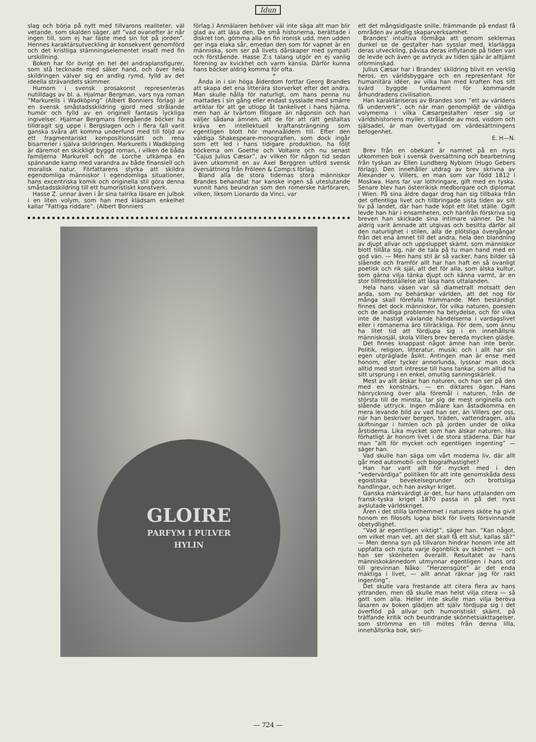Idun
slag och börja på nytt med tillvarons realiteter, väl vetande, som skalden säger, att ”vad ovanefter är når ingen till, som ej har fäste med sin fot på jorden”. Hennes karaktärsutveckling är konsekvent genomförd och det kristliga stämningselementet insatt med fin urskillning.
Boken har för övrigt en hel del andraplansfigurer, som stå tecknade med säker hand, och över hela skildringen välver sig en andlig rymd, fylld av det ideella strävandets skimmer.
Humorn i svensk prosakonst representeras nutilldags av bl. a. Hjalmar Bergman, vars nya roman ”Markurells i Wadköping” (Albert Bonniers förlag) är en svensk småstadsskildring gjord med strålande humör och fylld av en originell fantasis lyckliga ingivelser. Hjalmar Bergmans föregående böcker ha tilldragit sig uppe i Bergslagen och i flera fall varit ganska svåra att komma underfund med till följd av ett fragmentariskt kompositionssätt och rena bisarrerier i själva skildringen. Markurells i Wadköping är däremot en skickligt byggd roman, i vilken de båda familjerna Markurell och de Lorche utkämpa en spännande kamp med varandra av både finansiell och moralisk natur. Författarens styrka att skildra egendomliga människor i egendomliga situationer, hans excentriska komik och originella stil göra denna småstadsskildring till ett humoristiskt konstverk.
Hasse Z. unnar även i år sina talrika läsare en julbok i en liten volym, som han med klädsam enkelhet kallar ”Fattiga riddare”. (Albert Bonniers
förlag.) Anmälaren behöver väl inte säga att man blir glad av att läsa den. De små historierna, berättade i diskret ton, gömma alla en fin ironisk udd, men udden ger inga elaka sår, emedan den som för vapnet är en människa, som ser på livets dårskaper med sympati och förstående. Hasse Z:s talang utgör en ej vanlig förening av kvickhet och varm känsla. Därför kunna hans böcker aldrig komma för ofta.
*
Ända in i sin höga ålderdom fortfar Georg Brandes att skapa det ena litterära storverket efter det andra. Man skulle hålla för naturligt, om hans penna nu mattades i sin gång eller endast sysslade med smärre artiklar för att ge utlopp åt tankelivet i hans hjärna, men han är tvärtom flitigare än någonsin och han väljer sådana ämnen, att de för att rätt gestaltas kräva en intellektuell kraftansträngning som egentligen blott hör mannaåldern till. Efter den väldiga Shakespeare-monografien, som dock ingår som ett led i hans tidigare produktion, ha följt böckerna om Goethe och Voltaire och nu senast ”Cajus Julius Cæsar”, av vilken för någon tid sedan även utkommit en av Axel Berggren utförd svensk översättning från Fröleen & Comp:s förlag.
Bland alla de stora tidernas stora människor Brandes behandlat har kanske ingen så uteslutande vunnit hans beundran som den romerske härföraren, vilken, liksom Lionardo da Vinci, var
GLOIRE
PARFYM I PULVER
HYLIN
ett det mångsidigaste snille, främmande på endast få områden av andlig skaparverksamhet.
Brandes' intuitiva förmåga att genom seklernas dunkel se de gestalter han sysslar med, klarlägga deras utveckling, påvisa deras inflytande på tiden vari de levde och även ge avtryck av tiden själv är alltjämt oförminskad.
Julius Cæsar har i Brandes' skildring blivit en verklig heros, en världsbyggare och en representant för humanitära idéer, av vilka han med kraften hos sitt svärd byggde fundament för kommande århundradens civilisation.
Han karaktäriseras av Brandes som ”ett av världens få underverk”, och när man genomplöjt de väldiga volymerna i vilka Cæsargestalten reser sig ur världshistoriens myller, strålande av mod, visdom och själsadel, är man övertygad om värdesättningens befogenhet.
E. H—N.
*
Brev från en obekant är namnet på en nyss utkommen bok i svensk översättning och bearbetning från tyskan av Ellen Lundberg Nyblom (Hugo Gebers förlag). Den innehåller utdrag av brev skrivna av Alexander v. Villers, en man som var född 1812 i Moskwa. Hans far var lothringare, gift med en tyska. Senare blev han österrikisk medborgare och diplomat i Wien. På sina äldre dagar drog han sig tillbaka från det offentliga livet och tillbringade sista tiden av sitt liv på landet, där han hade köpt ett litet ställe. Ogift levde han här i ensamheten, och härifrån förskriva sig breven han skickade sina intimare vänner. De ha aldrig varit ämnade att utgivas och besitta därför all den naturlighet i stilen, alla de plötsliga övergångar från det ena ämnet till det andra, hela den blandning av djupt allvar och uppsluppet skämt, som människor blott tillåta sig, när de tala på tu man hand med en god vän. — Men hans stil är så vacker, hans bilder så slående och framför allt har han haft en så ovanligt poetisk och rik själ, att det för alla, som älska kultur, som gärna vilja tänka djupt och känna varmt, är en stor tillfredsställelse att läsa hans uttalanden.
Hela hans väsen var så diametralt motsatt den anda, som nu behärskar världen, att det nog för många skall förefalla främmande. Men beständigt finnes det dock människor, för vilka naturen, poesien och de andliga problemen ha betydelse, och för vilka inte de hastigt växlande händelserna i vardagslivet eller i romanerna äro tillräckliga. För dem, som ännu ha litet tid att fördjupa sig i en innehållsrik människosjäl, skola Villers brev bereda mycken glädje.
Det finnes knappast något ämne han inte berör. Politik, religion, litteratur, musik; och i allt har sin egen utpräglade åsikt. Antingen man är ense med honom, eller tycker annorlunda, lyssnar man dock alltid med stort intresse till hans tankar, som alltid ha sitt ursprung i en enkel, omutlig sanningskärlek.
Mest av allt älskar han naturen, och han ser på den med en konstnärs, — en diktares ögon. Hans hänryckning över alla föremål i naturen, från de största till de minsta, tar sig de mest originella och slående uttryck. Ingen målare kan åstadkomma en mera levande bild av vad han ser, än Villers ger oss, när han beskriver bergen, träden, vattendragen, alla skiftningar i himlen och på jorden under de olika årstiderna. Lika mycket som han älskar naturen, lika förhatligt är honom livet i de stora städerna. Där har man ”allt för mycket och egentligen ingenting” — säger han.
Vad skulle han säga om vårt moderna liv, där allt går med automobil- och biografhastighet?
Han har varit allt för mycket med i den ”vedervärdiga” politiken för att inte genomskåda dess egoistiska bevekelsegrunder och brottsliga handlingar, och han avskyr kriget.
Ganska märkvärdigt är det, hur hans uttalanden om fransk-tyska kriget 1870 passa in på det nyss avslutade världskriget.
Åren i det stilla lanthemmet i naturens sköte ha givit honom en filosofs lugna blick för livets försvinnande obetydlighet.
”Vad är egentligen viktigt”, säger han. ”Kan något, om vilket man vet, att det skall få ett slut, kallas så?” — Men denna syn på tillvaron hindrar honom inte att uppfatta och njuta varje ögonblick av skönhet — och han ser skönheten överallt. Resultatet av hans människokännedom utmynnar egentligen i hans ord till grevinnan Nåko: ”Herzensgüte” är det enda mäktiga i livet, — allt annat räknar jag för rakt ingenting”.
Det skulle vara frestande att citera flera av hans yttranden, men då skulle man helst vilja citera — så gott som alla. Heller inte skulle man vilja beröva läsaren av boken glädjen att själv fördjupa sig i det överflöd på allvar och humoristiskt skämt, på träffande kritik och beundrande skönhetsiakttagelser, som strömma en till mötes från denna lilla, innehållsrika bok, skri-
— 724 —